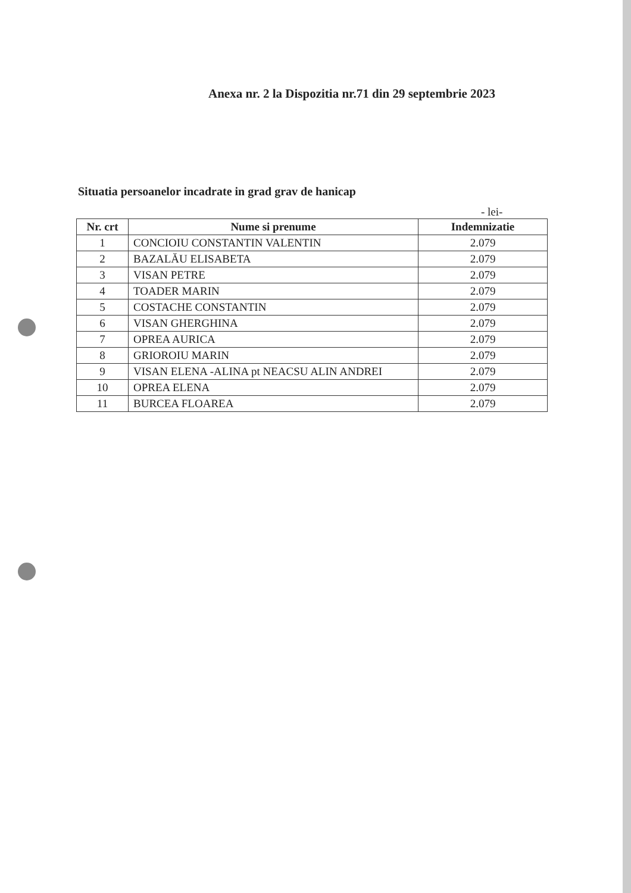Anexa nr. 2 la Dispozitia nr.71 din 29 septembrie 2023
Situatia persoanelor incadrate in grad grav de hanicap
- lei-
| Nr. crt | Nume si prenume | Indemnizatie |
| --- | --- | --- |
| 1 | CONCIOIU CONSTANTIN VALENTIN | 2.079 |
| 2 | BAZALĂU ELISABETA | 2.079 |
| 3 | VISAN PETRE | 2.079 |
| 4 | TOADER MARIN | 2.079 |
| 5 | COSTACHE CONSTANTIN | 2.079 |
| 6 | VISAN GHERGHINA | 2.079 |
| 7 | OPREA AURICA | 2.079 |
| 8 | GRIOROIU MARIN | 2.079 |
| 9 | VISAN ELENA -ALINA pt NEACSU ALIN ANDREI | 2.079 |
| 10 | OPREA ELENA | 2.079 |
| 11 | BURCEA FLOAREA | 2.079 |